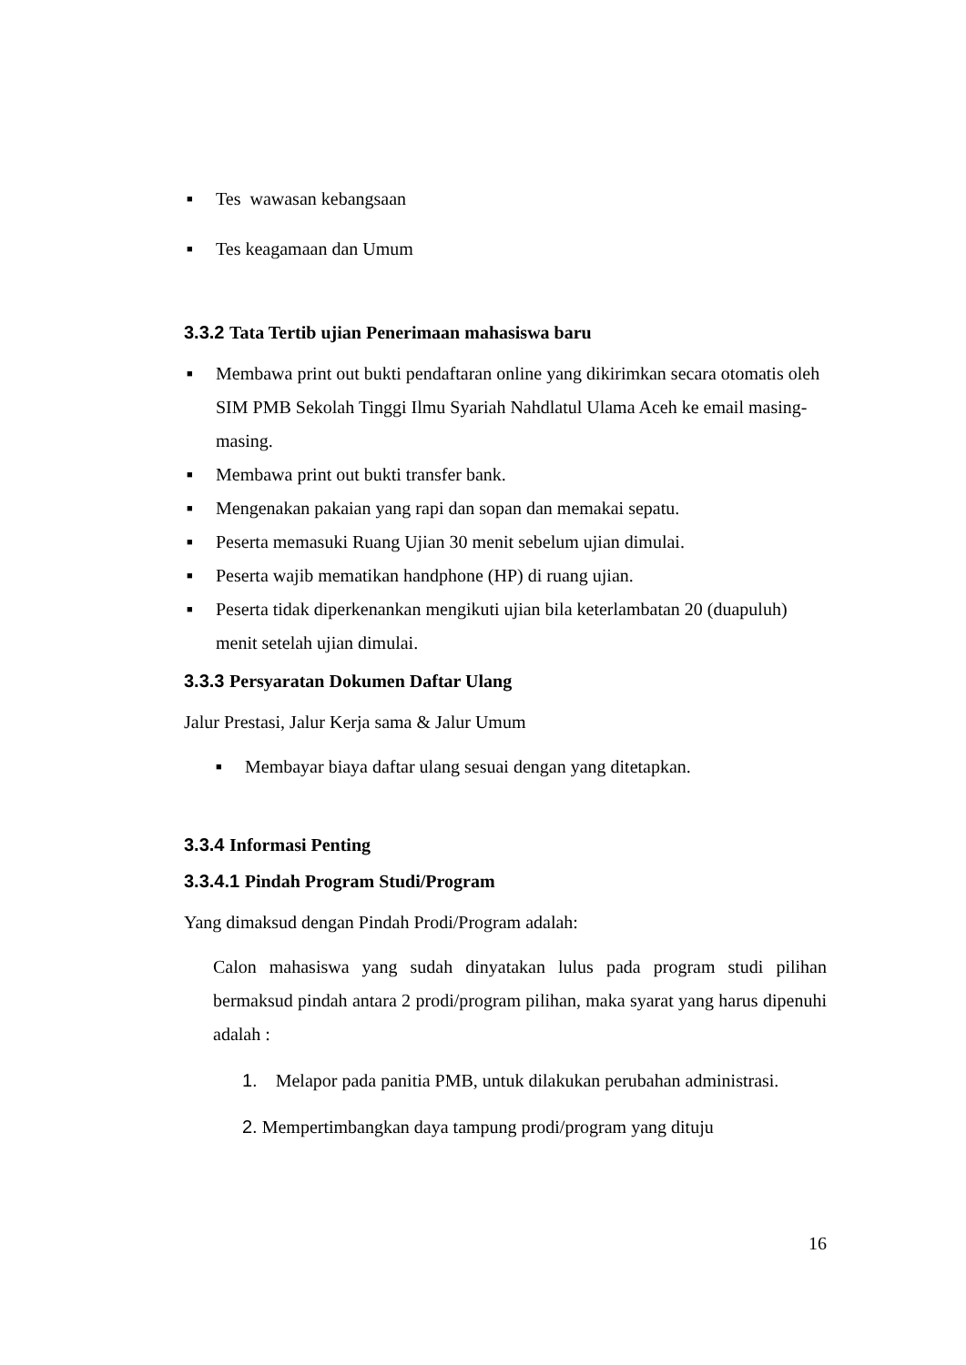■ Tes wawasan kebangsaan
■ Tes keagamaan dan Umum
3.3.2 Tata Tertib ujian Penerimaan mahasiswa baru
■ Membawa print out bukti pendaftaran online yang dikirimkan secara otomatis oleh SIM PMB Sekolah Tinggi Ilmu Syariah Nahdlatul Ulama Aceh ke email masing-masing.
■ Membawa print out bukti transfer bank.
■ Mengenakan pakaian yang rapi dan sopan dan memakai sepatu.
■ Peserta memasuki Ruang Ujian 30 menit sebelum ujian dimulai.
■ Peserta wajib mematikan handphone (HP) di ruang ujian.
■ Peserta tidak diperkenankan mengikuti ujian bila keterlambatan 20 (duapuluh) menit setelah ujian dimulai.
3.3.3 Persyaratan Dokumen Daftar Ulang
Jalur Prestasi, Jalur Kerja sama & Jalur Umum
■ Membayar biaya daftar ulang sesuai dengan yang ditetapkan.
3.3.4 Informasi Penting
3.3.4.1 Pindah Program Studi/Program
Yang dimaksud dengan Pindah Prodi/Program adalah:
Calon mahasiswa yang sudah dinyatakan lulus pada program studi pilihan bermaksud pindah antara 2 prodi/program pilihan, maka syarat yang harus dipenuhi adalah :
1. Melapor pada panitia PMB, untuk dilakukan perubahan administrasi.
2. Mempertimbangkan daya tampung prodi/program yang dituju
16